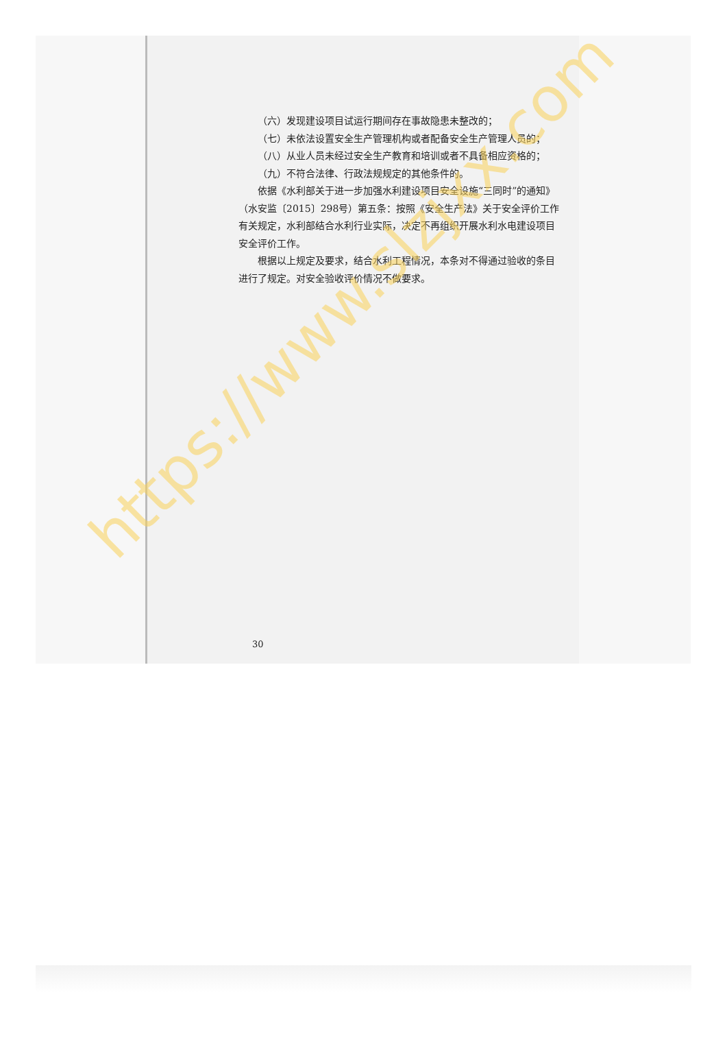（六）发现建设项目试运行期间存在事故隐患未整改的；
（七）未依法设置安全生产管理机构或者配备安全生产管理人员的；
（八）从业人员未经过安全生产教育和培训或者不具备相应资格的；
（九）不符合法律、行政法规规定的其他条件的。
依据《水利部关于进一步加强水利建设项目安全设施“三同时”的通知》（水安监〔2015〕298号）第五条：按照《安全生产法》关于安全评价工作有关规定，水利部结合水利行业实际，决定不再组织开展水利水电建设项目安全评价工作。
根据以上规定及要求，结合水利工程情况，本条对不得通过验收的条目进行了规定。对安全验收评价情况不做要求。
30
https://www.slzjxx.com